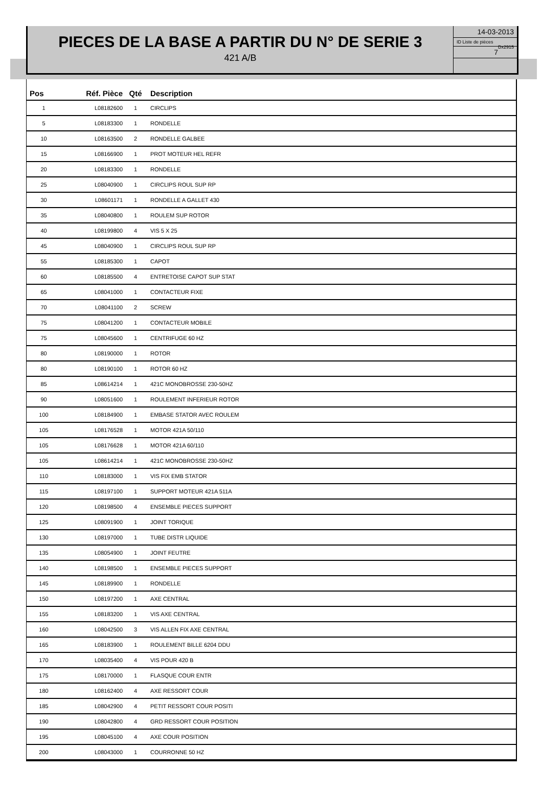PIECES DE LA BASE A PARTIR DU N° DE SERIE 3
421 A/B
14-03-2013
ID Liste de pièces
Dx2915
7
| Pos | Réf. Pièce | Qté | Description |
| --- | --- | --- | --- |
| 1 | L08182600 | 1 | CIRCLIPS |
| 5 | L08183300 | 1 | RONDELLE |
| 10 | L08163500 | 2 | RONDELLE GALBEE |
| 15 | L08166900 | 1 | PROT MOTEUR HEL REFR |
| 20 | L08183300 | 1 | RONDELLE |
| 25 | L08040900 | 1 | CIRCLIPS ROUL SUP RP |
| 30 | L08601171 | 1 | RONDELLE A GALLET 430 |
| 35 | L08040800 | 1 | ROULEM SUP ROTOR |
| 40 | L08199800 | 4 | VIS 5 X 25 |
| 45 | L08040900 | 1 | CIRCLIPS ROUL SUP RP |
| 55 | L08185300 | 1 | CAPOT |
| 60 | L08185500 | 4 | ENTRETOISE CAPOT SUP STAT |
| 65 | L08041000 | 1 | CONTACTEUR FIXE |
| 70 | L08041100 | 2 | SCREW |
| 75 | L08041200 | 1 | CONTACTEUR MOBILE |
| 75 | L08045600 | 1 | CENTRIFUGE 60 HZ |
| 80 | L08190000 | 1 | ROTOR |
| 80 | L08190100 | 1 | ROTOR 60 HZ |
| 85 | L08614214 | 1 | 421C MONOBROSSE 230-50HZ |
| 90 | L08051600 | 1 | ROULEMENT INFERIEUR ROTOR |
| 100 | L08184900 | 1 | EMBASE STATOR AVEC ROULEM |
| 105 | L08176528 | 1 | MOTOR 421A 50/110 |
| 105 | L08176628 | 1 | MOTOR 421A 60/110 |
| 105 | L08614214 | 1 | 421C MONOBROSSE 230-50HZ |
| 110 | L08183000 | 1 | VIS FIX EMB STATOR |
| 115 | L08197100 | 1 | SUPPORT MOTEUR 421A 511A |
| 120 | L08198500 | 4 | ENSEMBLE PIECES SUPPORT |
| 125 | L08091900 | 1 | JOINT TORIQUE |
| 130 | L08197000 | 1 | TUBE DISTR LIQUIDE |
| 135 | L08054900 | 1 | JOINT FEUTRE |
| 140 | L08198500 | 1 | ENSEMBLE PIECES SUPPORT |
| 145 | L08189900 | 1 | RONDELLE |
| 150 | L08197200 | 1 | AXE CENTRAL |
| 155 | L08183200 | 1 | VIS AXE CENTRAL |
| 160 | L08042500 | 3 | VIS ALLEN FIX AXE CENTRAL |
| 165 | L08183900 | 1 | ROULEMENT BILLE 6204 DDU |
| 170 | L08035400 | 4 | VIS POUR 420 B |
| 175 | L08170000 | 1 | FLASQUE COUR ENTR |
| 180 | L08162400 | 4 | AXE RESSORT COUR |
| 185 | L08042900 | 4 | PETIT RESSORT COUR POSITI |
| 190 | L08042800 | 4 | GRD RESSORT COUR POSITION |
| 195 | L08045100 | 4 | AXE COUR POSITION |
| 200 | L08043000 | 1 | COURRONNE 50 HZ |